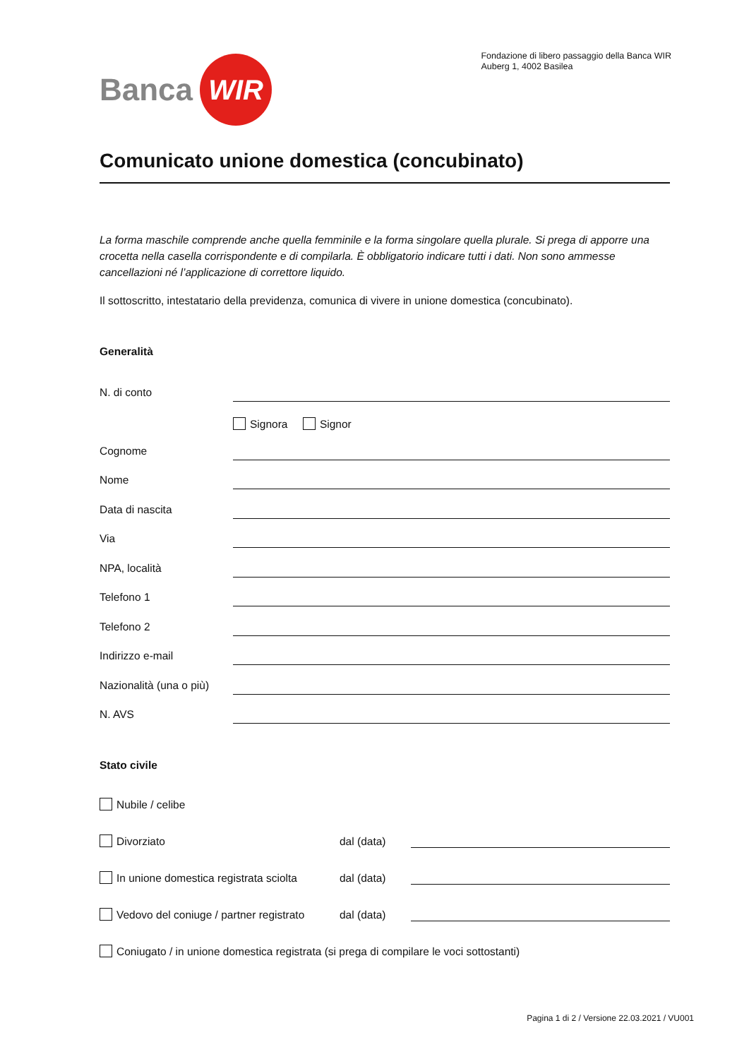Banca WIR
Fondazione di libero passaggio della Banca WIR
Auberg 1, 4002 Basilea
Comunicato unione domestica (concubinato)
La forma maschile comprende anche quella femminile e la forma singolare quella plurale. Si prega di apporre una crocetta nella casella corrispondente e di compilarla. È obbligatorio indicare tutti i dati. Non sono ammesse cancellazioni né l’applicazione di correttore liquido.
Il sottoscritto, intestatario della previdenza, comunica di vivere in unione domestica (concubinato).
Generalità
N. di conto
Signora Signor
Cognome
Nome
Data di nascita
Via
NPA, località
Telefono 1
Telefono 2
Indirizzo e-mail
Nazionalità (una o più)
N. AVS
Stato civile
Nubile / celibe
Divorziato dal (data)
In unione domestica registrata sciolta dal (data)
Vedovo del coniuge / partner registrato dal (data)
Coniugato / in unione domestica registrata (si prega di compilare le voci sottostanti)
Pagina 1 di 2 / Versione 22.03.2021 / VU001